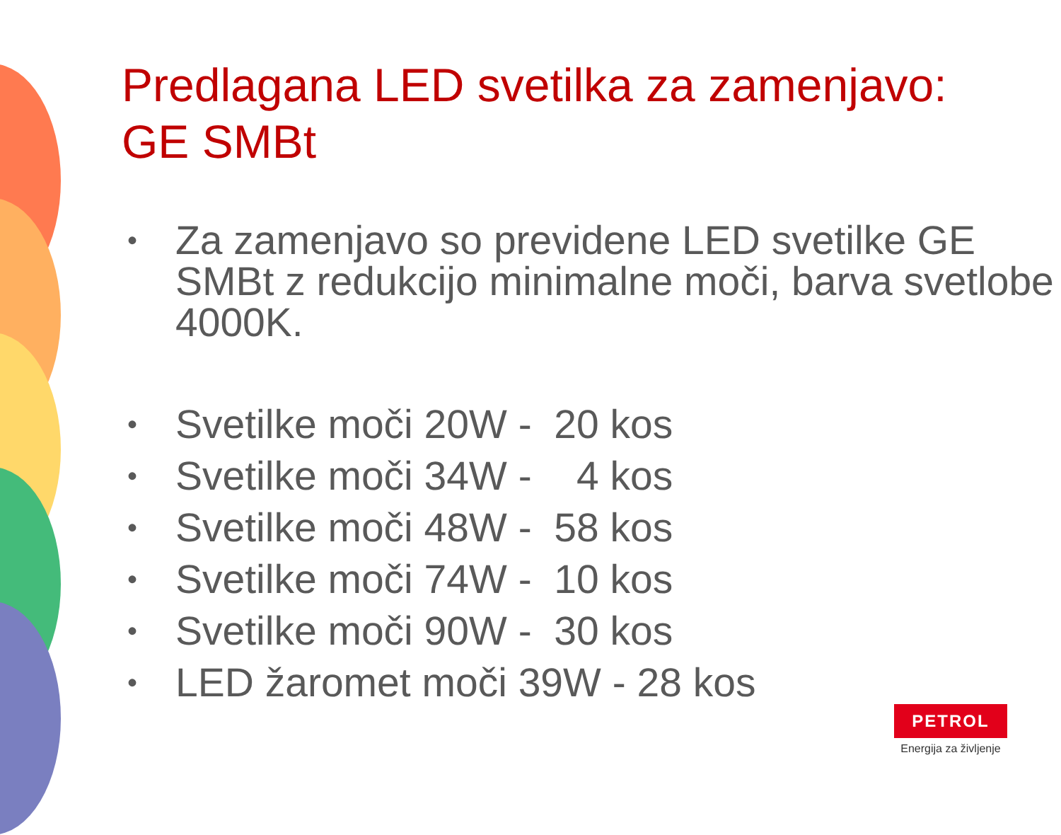Predlagana LED svetilka za zamenjavo:
GE SMBt
• Za zamenjavo so previdene LED svetilke GE SMBt z redukcijo minimalne moči, barva svetlobe 4000K.
• Svetilke moči 20W - 20 kos
• Svetilke moči 34W - 4 kos
• Svetilke moči 48W - 58 kos
• Svetilke moči 74W - 10 kos
• Svetilke moči 90W - 30 kos
• LED žaromet moči 39W - 28 kos
PETROL
Energija za življenje